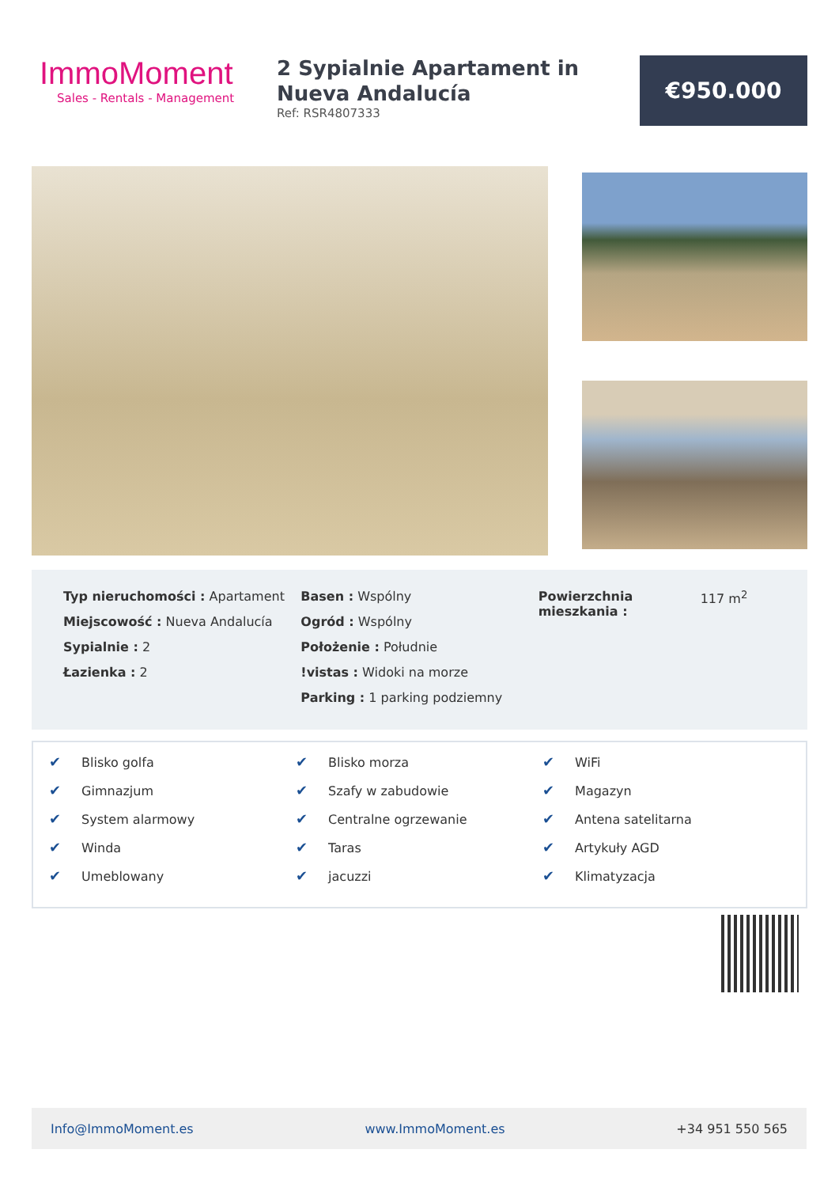ImmoMoment
Sales - Rentals - Management
2 Sypialnie Apartament in Nueva Andalucía
Ref: RSR4807333
€950.000
Typ nieruchomości : Apartament
Miejscowość : Nueva Andalucía
Sypialnie : 2
Łazienka : 2
Basen : Wspólny
Ogród : Wspólny
Położenie : Południe
!vistas : Widoki na morze
Parking : 1 parking podziemny
Powierzchnia mieszkania : 117 m<sup>2</sup>
✔ Blisko golfa
✔ Gimnazjum
✔ System alarmowy
✔ Winda
✔ Umeblowany
✔ Blisko morza
✔ Szafy w zabudowie
✔ Centralne ogrzewanie
✔ Taras
✔ jacuzzi
✔ WiFi
✔ Magazyn
✔ Antena satelitarna
✔ Artykuły AGD
✔ Klimatyzacja
Info@ImmoMoment.es www.ImmoMoment.es +34 951 550 565